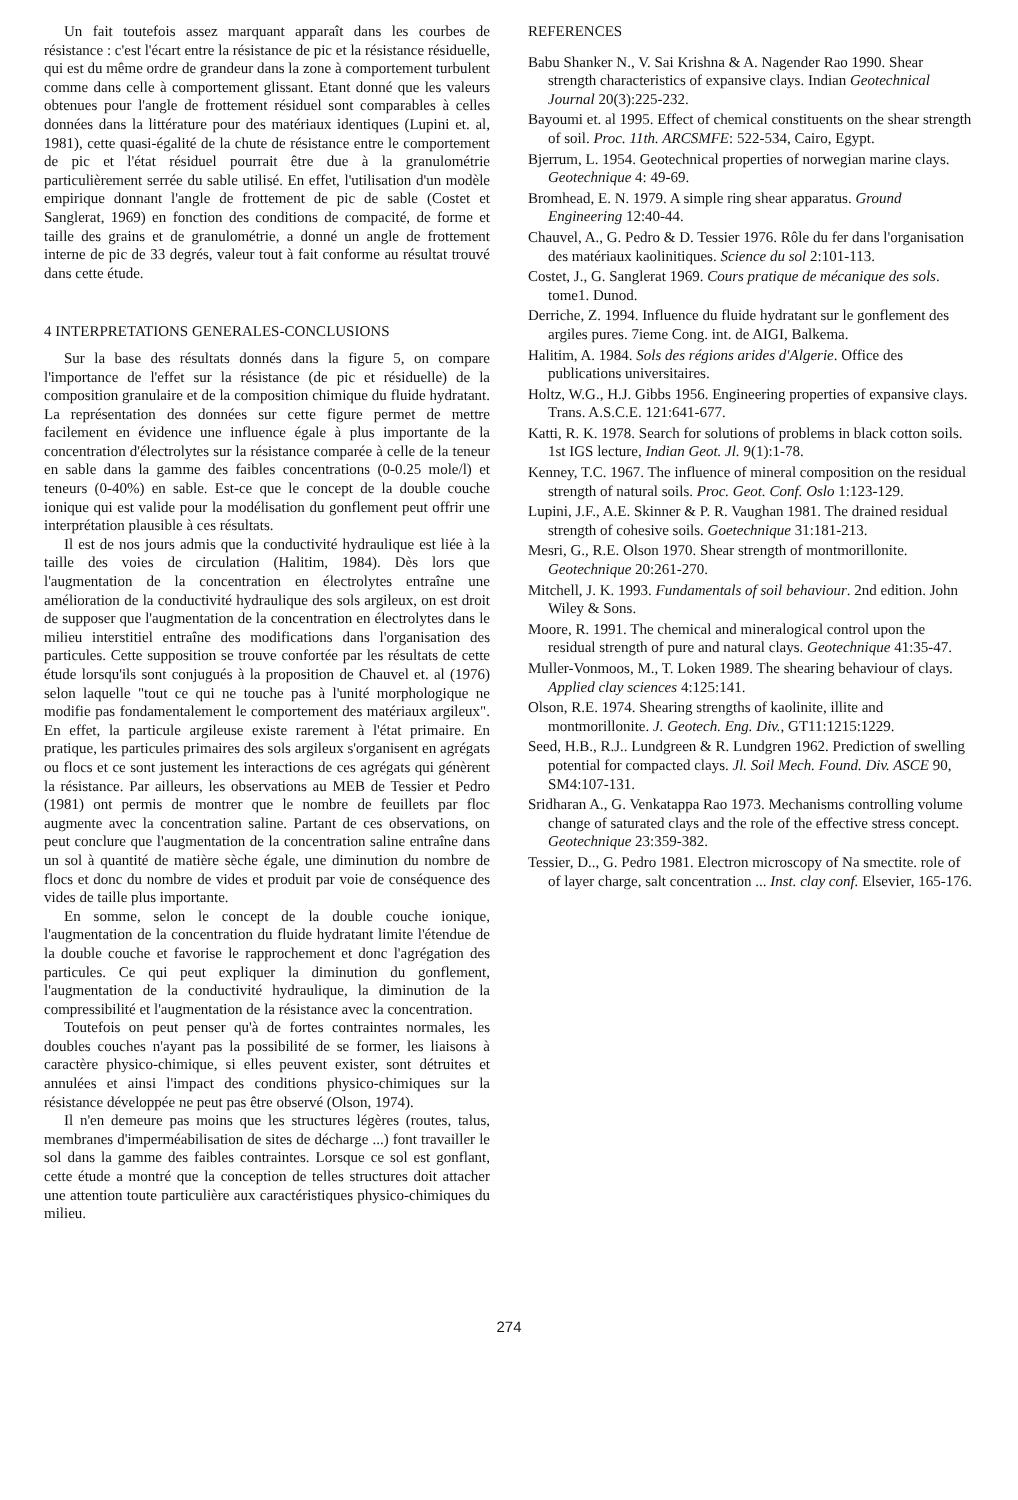Un fait toutefois assez marquant apparaît dans les courbes de résistance : c'est l'écart entre la résistance de pic et la résistance résiduelle, qui est du même ordre de grandeur dans la zone à comportement turbulent comme dans celle à comportement glissant. Etant donné que les valeurs obtenues pour l'angle de frottement résiduel sont comparables à celles données dans la littérature pour des matériaux identiques (Lupini et. al, 1981), cette quasi-égalité de la chute de résistance entre le comportement de pic et l'état résiduel pourrait être due à la granulométrie particulièrement serrée du sable utilisé. En effet, l'utilisation d'un modèle empirique donnant l'angle de frottement de pic de sable (Costet et Sanglerat, 1969) en fonction des conditions de compacité, de forme et taille des grains et de granulométrie, a donné un angle de frottement interne de pic de 33 degrés, valeur tout à fait conforme au résultat trouvé dans cette étude.
4 INTERPRETATIONS GENERALES-CONCLUSIONS
Sur la base des résultats donnés dans la figure 5, on compare l'importance de l'effet sur la résistance (de pic et résiduelle) de la composition granulaire et de la composition chimique du fluide hydratant. La représentation des données sur cette figure permet de mettre facilement en évidence une influence égale à plus importante de la concentration d'électrolytes sur la résistance comparée à celle de la teneur en sable dans la gamme des faibles concentrations (0-0.25 mole/l) et teneurs (0-40%) en sable. Est-ce que le concept de la double couche ionique qui est valide pour la modélisation du gonflement peut offrir une interprétation plausible à ces résultats.
Il est de nos jours admis que la conductivité hydraulique est liée à la taille des voies de circulation (Halitim, 1984). Dès lors que l'augmentation de la concentration en électrolytes entraîne une amélioration de la conductivité hydraulique des sols argileux, on est droit de supposer que l'augmentation de la concentration en électrolytes dans le milieu interstitiel entraîne des modifications dans l'organisation des particules. Cette supposition se trouve confortée par les résultats de cette étude lorsqu'ils sont conjugués à la proposition de Chauvel et. al (1976) selon laquelle "tout ce qui ne touche pas à l'unité morphologique ne modifie pas fondamentalement le comportement des matériaux argileux". En effet, la particule argileuse existe rarement à l'état primaire. En pratique, les particules primaires des sols argileux s'organisent en agrégats ou flocs et ce sont justement les interactions de ces agrégats qui génèrent la résistance. Par ailleurs, les observations au MEB de Tessier et Pedro (1981) ont permis de montrer que le nombre de feuillets par floc augmente avec la concentration saline. Partant de ces observations, on peut conclure que l'augmentation de la concentration saline entraîne dans un sol à quantité de matière sèche égale, une diminution du nombre de flocs et donc du nombre de vides et produit par voie de conséquence des vides de taille plus importante.
En somme, selon le concept de la double couche ionique, l'augmentation de la concentration du fluide hydratant limite l'étendue de la double couche et favorise le rapprochement et donc l'agrégation des particules. Ce qui peut expliquer la diminution du gonflement, l'augmentation de la conductivité hydraulique, la diminution de la compressibilité et l'augmentation de la résistance avec la concentration.
Toutefois on peut penser qu'à de fortes contraintes normales, les doubles couches n'ayant pas la possibilité de se former, les liaisons à caractère physico-chimique, si elles peuvent exister, sont détruites et annulées et ainsi l'impact des conditions physico-chimiques sur la résistance développée ne peut pas être observé (Olson, 1974).
Il n'en demeure pas moins que les structures légères (routes, talus, membranes d'imperméabilisation de sites de décharge ...) font travailler le sol dans la gamme des faibles contraintes. Lorsque ce sol est gonflant, cette étude a montré que la conception de telles structures doit attacher une attention toute particulière aux caractéristiques physico-chimiques du milieu.
REFERENCES
Babu Shanker N., V. Sai Krishna & A. Nagender Rao 1990. Shear strength characteristics of expansive clays. Indian Geotechnical Journal 20(3):225-232.
Bayoumi et. al 1995. Effect of chemical constituents on the shear strength of soil. Proc. 11th. ARCSMFE: 522-534, Cairo, Egypt.
Bjerrum, L. 1954. Geotechnical properties of norwegian marine clays. Geotechnique 4: 49-69.
Bromhead, E. N. 1979. A simple ring shear apparatus. Ground Engineering 12:40-44.
Chauvel, A., G. Pedro & D. Tessier 1976. Rôle du fer dans l'organisation des matériaux kaolinitiques. Science du sol 2:101-113.
Costet, J., G. Sanglerat 1969. Cours pratique de mécanique des sols. tome1. Dunod.
Derriche, Z. 1994. Influence du fluide hydratant sur le gonflement des argiles pures. 7ieme Cong. int. de AIGI, Balkema.
Halitim, A. 1984. Sols des régions arides d'Algerie. Office des publications universitaires.
Holtz, W.G., H.J. Gibbs 1956. Engineering properties of expansive clays. Trans. A.S.C.E. 121:641-677.
Katti, R. K. 1978. Search for solutions of problems in black cotton soils. 1st IGS lecture, Indian Geot. Jl. 9(1):1-78.
Kenney, T.C. 1967. The influence of mineral composition on the residual strength of natural soils. Proc. Geot. Conf. Oslo 1:123-129.
Lupini, J.F., A.E. Skinner & P. R. Vaughan 1981. The drained residual strength of cohesive soils. Goetechnique 31:181-213.
Mesri, G., R.E. Olson 1970. Shear strength of montmorillonite. Geotechnique 20:261-270.
Mitchell, J. K. 1993. Fundamentals of soil behaviour. 2nd edition. John Wiley & Sons.
Moore, R. 1991. The chemical and mineralogical control upon the residual strength of pure and natural clays. Geotechnique 41:35-47.
Muller-Vonmoos, M., T. Loken 1989. The shearing behaviour of clays. Applied clay sciences 4:125:141.
Olson, R.E. 1974. Shearing strengths of kaolinite, illite and montmorillonite. J. Geotech. Eng. Div., GT11:1215:1229.
Seed, H.B., R.J.. Lundgreen & R. Lundgren 1962. Prediction of swelling potential for compacted clays. Jl. Soil Mech. Found. Div. ASCE 90, SM4:107-131.
Sridharan A., G. Venkatappa Rao 1973. Mechanisms controlling volume change of saturated clays and the role of the effective stress concept. Geotechnique 23:359-382.
Tessier, D.., G. Pedro 1981. Electron microscopy of Na smectite. role of of layer charge, salt concentration ... Inst. clay conf. Elsevier, 165-176.
274